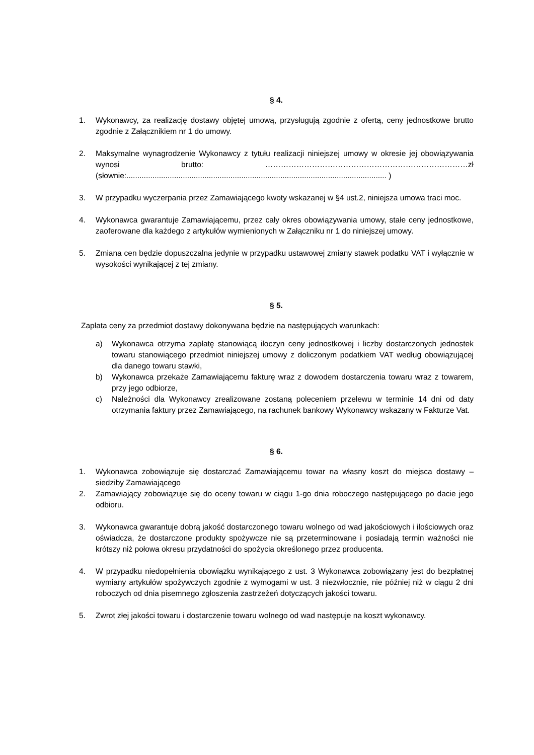§ 4.
1. Wykonawcy, za realizację dostawy objętej umową, przysługują zgodnie z ofertą, ceny jednostkowe brutto zgodnie z Załącznikiem nr 1 do umowy.
2. Maksymalne wynagrodzenie Wykonawcy z tytułu realizacji niniejszej umowy w okresie jej obowiązywania wynosi brutto: ……………………………………………………………………zł (słownie:........................................................................................................................ )
3. W przypadku wyczerpania przez Zamawiającego kwoty wskazanej w §4 ust.2, niniejsza umowa traci moc.
4. Wykonawca gwarantuje Zamawiającemu, przez cały okres obowiązywania umowy, stałe ceny jednostkowe, zaoferowane dla każdego z artykułów wymienionych w Załączniku nr 1 do niniejszej umowy.
5. Zmiana cen będzie dopuszczalna jedynie w przypadku ustawowej zmiany stawek podatku VAT i wyłącznie w wysokości wynikającej z tej zmiany.
§ 5.
Zapłata ceny za przedmiot dostawy dokonywana będzie na następujących warunkach:
a) Wykonawca otrzyma zapłatę stanowiącą iloczyn ceny jednostkowej i liczby dostarczonych jednostek towaru stanowiącego przedmiot niniejszej umowy z doliczonym podatkiem VAT według obowiązującej dla danego towaru stawki,
b) Wykonawca przekaże Zamawiającemu fakturę wraz z dowodem dostarczenia towaru wraz z towarem, przy jego odbiorze,
c) Należności dla Wykonawcy zrealizowane zostaną poleceniem przelewu w terminie 14 dni od daty otrzymania faktury przez Zamawiającego, na rachunek bankowy Wykonawcy wskazany w Fakturze Vat.
§ 6.
1. Wykonawca zobowiązuje się dostarczać Zamawiającemu towar na własny koszt do miejsca dostawy – siedziby Zamawiającego
2. Zamawiający zobowiązuje się do oceny towaru w ciągu 1-go dnia roboczego następującego po dacie jego odbioru.
3. Wykonawca gwarantuje dobrą jakość dostarczonego towaru wolnego od wad jakościowych i ilościowych oraz oświadcza, że dostarczone produkty spożywcze nie są przeterminowane i posiadają termin ważności nie krótszy niż połowa okresu przydatności do spożycia określonego przez producenta.
4. W przypadku niedopełnienia obowiązku wynikającego z ust. 3 Wykonawca zobowiązany jest do bezpłatnej wymiany artykułów spożywczych zgodnie z wymogami w ust. 3 niezwłocznie, nie później niż w ciągu 2 dni roboczych od dnia pisemnego zgłoszenia zastrzeżeń dotyczących jakości towaru.
5. Zwrot złej jakości towaru i dostarczenie towaru wolnego od wad następuje na koszt wykonawcy.